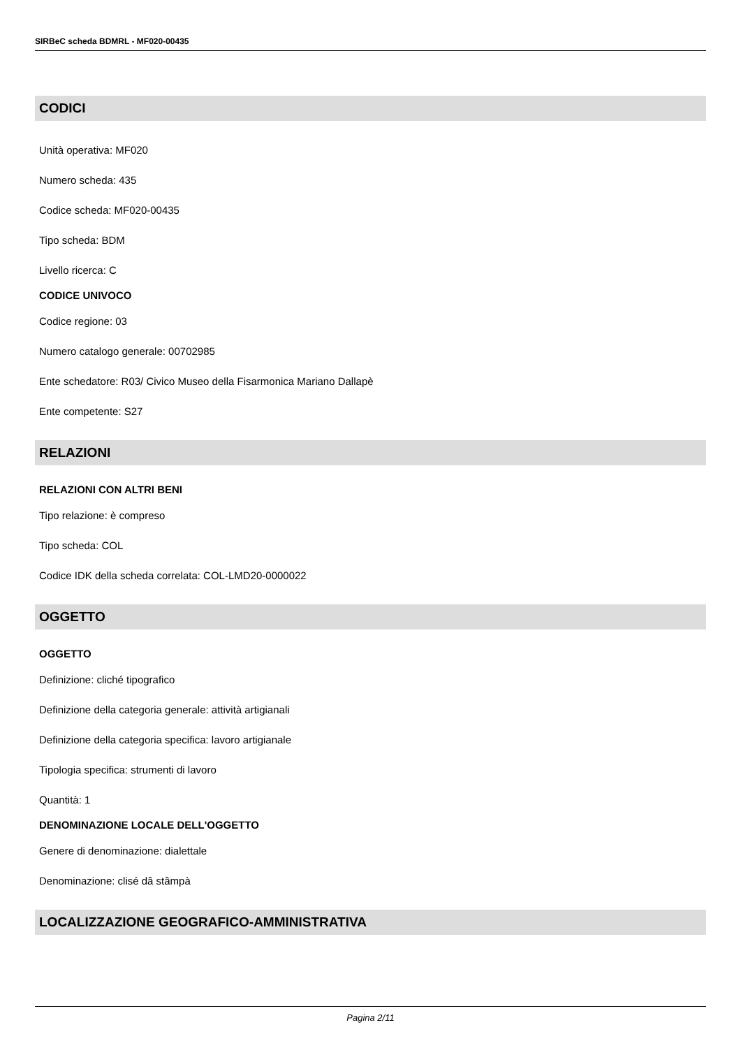SIRBeC scheda BDMRL - MF020-00435
CODICI
Unità operativa: MF020
Numero scheda: 435
Codice scheda: MF020-00435
Tipo scheda: BDM
Livello ricerca: C
CODICE UNIVOCO
Codice regione: 03
Numero catalogo generale: 00702985
Ente schedatore: R03/ Civico Museo della Fisarmonica Mariano Dallapè
Ente competente: S27
RELAZIONI
RELAZIONI CON ALTRI BENI
Tipo relazione: è compreso
Tipo scheda: COL
Codice IDK della scheda correlata: COL-LMD20-0000022
OGGETTO
OGGETTO
Definizione: cliché tipografico
Definizione della categoria generale: attività artigianali
Definizione della categoria specifica: lavoro artigianale
Tipologia specifica: strumenti di lavoro
Quantità: 1
DENOMINAZIONE LOCALE DELL'OGGETTO
Genere di denominazione: dialettale
Denominazione: clisé dâ stâmpà
LOCALIZZAZIONE GEOGRAFICO-AMMINISTRATIVA
Pagina 2/11